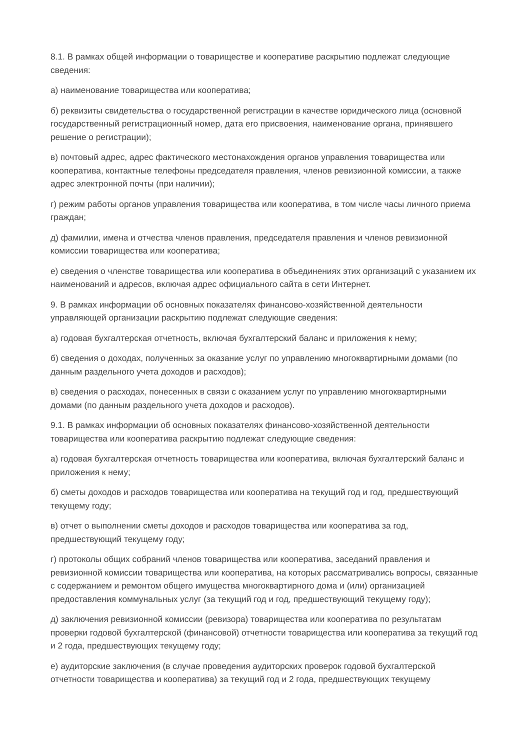8.1. В рамках общей информации о товариществе и кооперативе раскрытию подлежат следующие сведения:
а) наименование товарищества или кооператива;
б) реквизиты свидетельства о государственной регистрации в качестве юридического лица (основной государственный регистрационный номер, дата его присвоения, наименование органа, принявшего решение о регистрации);
в) почтовый адрес, адрес фактического местонахождения органов управления товарищества или кооператива, контактные телефоны председателя правления, членов ревизионной комиссии, а также адрес электронной почты (при наличии);
г) режим работы органов управления товарищества или кооператива, в том числе часы личного приема граждан;
д) фамилии, имена и отчества членов правления, председателя правления и членов ревизионной комиссии товарищества или кооператива;
е) сведения о членстве товарищества или кооператива в объединениях этих организаций с указанием их наименований и адресов, включая адрес официального сайта в сети Интернет.
9. В рамках информации об основных показателях финансово-хозяйственной деятельности управляющей организации раскрытию подлежат следующие сведения:
а) годовая бухгалтерская отчетность, включая бухгалтерский баланс и приложения к нему;
б) сведения о доходах, полученных за оказание услуг по управлению многоквартирными домами (по данным раздельного учета доходов и расходов);
в) сведения о расходах, понесенных в связи с оказанием услуг по управлению многоквартирными домами (по данным раздельного учета доходов и расходов).
9.1. В рамках информации об основных показателях финансово-хозяйственной деятельности товарищества или кооператива раскрытию подлежат следующие сведения:
а) годовая бухгалтерская отчетность товарищества или кооператива, включая бухгалтерский баланс и приложения к нему;
б) сметы доходов и расходов товарищества или кооператива на текущий год и год, предшествующий текущему году;
в) отчет о выполнении сметы доходов и расходов товарищества или кооператива за год, предшествующий текущему году;
г) протоколы общих собраний членов товарищества или кооператива, заседаний правления и ревизионной комиссии товарищества или кооператива, на которых рассматривались вопросы, связанные с содержанием и ремонтом общего имущества многоквартирного дома и (или) организацией предоставления коммунальных услуг (за текущий год и год, предшествующий текущему году);
д) заключения ревизионной комиссии (ревизора) товарищества или кооператива по результатам проверки годовой бухгалтерской (финансовой) отчетности товарищества или кооператива за текущий год и 2 года, предшествующих текущему году;
е) аудиторские заключения (в случае проведения аудиторских проверок годовой бухгалтерской отчетности товарищества и кооператива) за текущий год и 2 года, предшествующих текущему